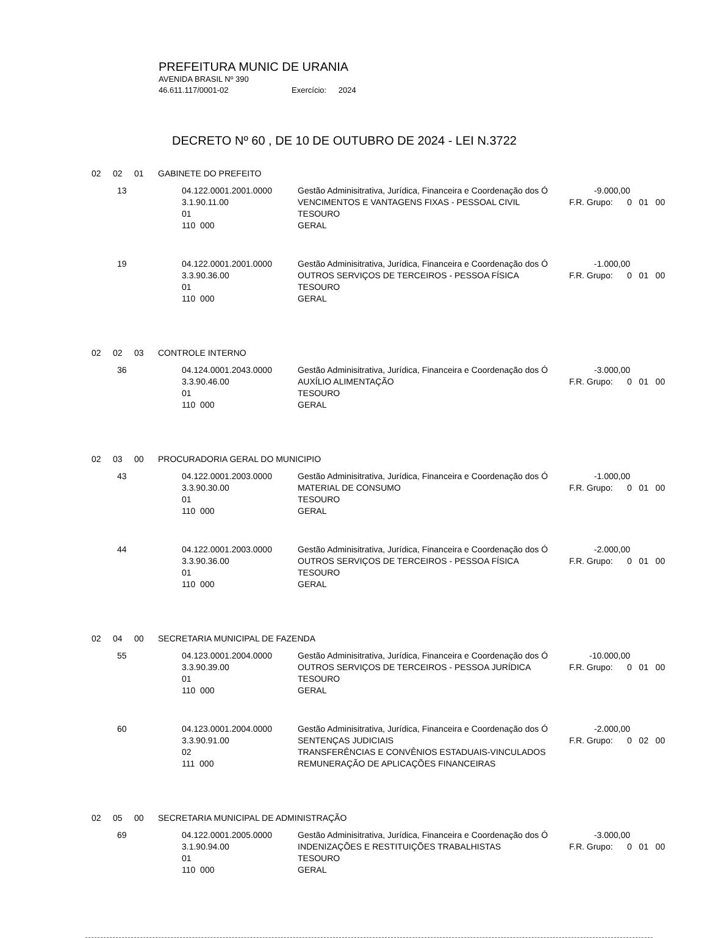PREFEITURA MUNIC DE URANIA
AVENIDA BRASIL Nº 390
46.611.117/0001-02 Exercício: 2024
DECRETO Nº 60 , DE 10 DE OUTUBRO DE 2024 - LEI N.3722
02 02 01 GABINETE DO PREFEITO
| 13 | 04.122.0001.2001.0000 | Gestão Adminisitrativa, Jurídica, Financeira e Coordenação dos Ó | -9.000,00 | |
| | 3.1.90.11.00 | VENCIMENTOS E VANTAGENS FIXAS - PESSOAL CIVIL | F.R. Grupo: 0 01 00 | |
| | 01 | TESOURO | | |
| | 110 000 | GERAL | | |
| 19 | 04.122.0001.2001.0000 | Gestão Adminisitrativa, Jurídica, Financeira e Coordenação dos Ó | -1.000,00 | |
| | 3.3.90.36.00 | OUTROS SERVIÇOS DE TERCEIROS - PESSOA FÍSICA | F.R. Grupo: 0 01 00 | |
| | 01 | TESOURO | | |
| | 110 000 | GERAL | | |
02 02 03 CONTROLE INTERNO
| 36 | 04.124.0001.2043.0000 | Gestão Adminisitrativa, Jurídica, Financeira e Coordenação dos Ó | -3.000,00 | |
| | 3.3.90.46.00 | AUXÍLIO ALIMENTAÇÃO | F.R. Grupo: 0 01 00 | |
| | 01 | TESOURO | | |
| | 110 000 | GERAL | | |
02 03 00 PROCURADORIA GERAL DO MUNICIPIO
| 43 | 04.122.0001.2003.0000 | Gestão Adminisitrativa, Jurídica, Financeira e Coordenação dos Ó | -1.000,00 | |
| | 3.3.90.30.00 | MATERIAL DE CONSUMO | F.R. Grupo: 0 01 00 | |
| | 01 | TESOURO | | |
| | 110 000 | GERAL | | |
| 44 | 04.122.0001.2003.0000 | Gestão Adminisitrativa, Jurídica, Financeira e Coordenação dos Ó | -2.000,00 | |
| | 3.3.90.36.00 | OUTROS SERVIÇOS DE TERCEIROS - PESSOA FÍSICA | F.R. Grupo: 0 01 00 | |
| | 01 | TESOURO | | |
| | 110 000 | GERAL | | |
02 04 00 SECRETARIA MUNICIPAL DE FAZENDA
| 55 | 04.123.0001.2004.0000 | Gestão Adminisitrativa, Jurídica, Financeira e Coordenação dos Ó | -10.000,00 | |
| | 3.3.90.39.00 | OUTROS SERVIÇOS DE TERCEIROS - PESSOA JURÍDICA | F.R. Grupo: 0 01 00 | |
| | 01 | TESOURO | | |
| | 110 000 | GERAL | | |
| 60 | 04.123.0001.2004.0000 | Gestão Adminisitrativa, Jurídica, Financeira e Coordenação dos Ó | -2.000,00 | |
| | 3.3.90.91.00 | SENTENÇAS JUDICIAIS | F.R. Grupo: 0 02 00 | |
| | 02 | TRANSFERÊNCIAS E CONVÊNIOS ESTADUAIS-VINCULADOS | | |
| | 111 000 | REMUNERAÇÃO DE APLICAÇÕES FINANCEIRAS | | |
02 05 00 SECRETARIA MUNICIPAL DE ADMINISTRAÇÃO
| 69 | 04.122.0001.2005.0000 | Gestão Adminisitrativa, Jurídica, Financeira e Coordenação dos Ó | -3.000,00 | |
| | 3.1.90.94.00 | INDENIZAÇÕES E RESTITUIÇÕES TRABALHISTAS | F.R. Grupo: 0 01 00 | |
| | 01 | TESOURO | | |
| | 110 000 | GERAL | | |